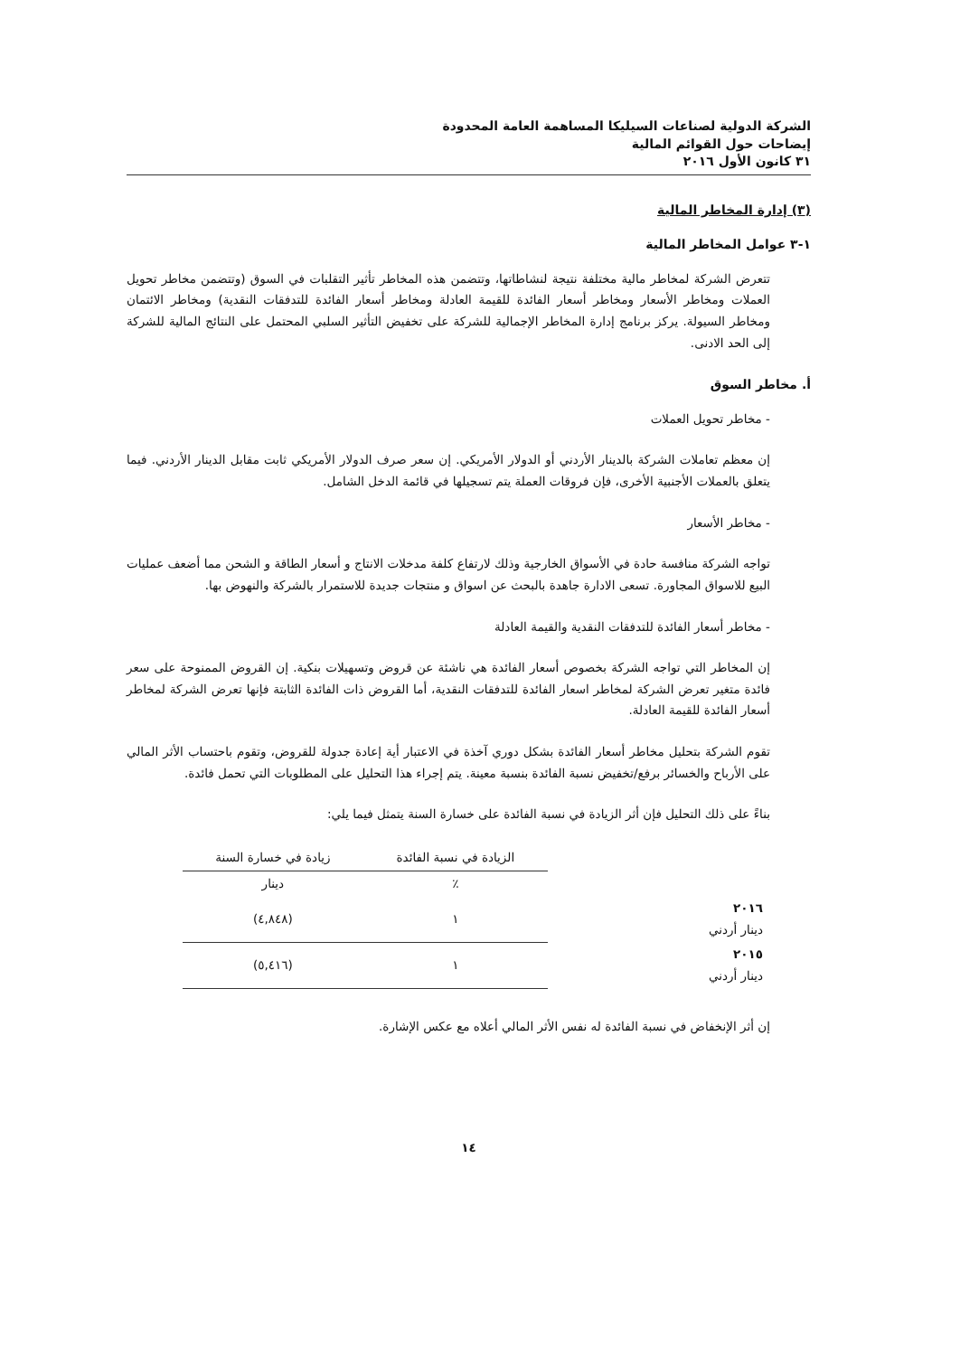الشركة الدولية لصناعات السيليكا المساهمة العامة المحدودة
إيضاحات حول القوائم المالية
٣١ كانون الأول ٢٠١٦
(٣) إدارة المخاطر المالية
١-٣ عوامل المخاطر المالية
تتعرض الشركة لمخاطر مالية مختلفة نتيجة لنشاطاتها، وتتضمن هذه المخاطر تأثير التقلبات في السوق (وتتضمن مخاطر تحويل العملات ومخاطر الأسعار ومخاطر أسعار الفائدة للقيمة العادلة ومخاطر أسعار الفائدة للتدفقات النقدية) ومخاطر الائتمان ومخاطر السيولة. يركز برنامج إدارة المخاطر الإجمالية للشركة على تخفيض التأثير السلبي المحتمل على النتائج المالية للشركة إلى الحد الادنى.
أ. مخاطر السوق
- مخاطر تحويل العملات
إن معظم تعاملات الشركة بالدينار الأردني أو الدولار الأمريكي. إن سعر صرف الدولار الأمريكي ثابت مقابل الدينار الأردني. فيما يتعلق بالعملات الأجنبية الأخرى، فإن فروقات العملة يتم تسجيلها في قائمة الدخل الشامل.
- مخاطر الأسعار
تواجه الشركة منافسة حادة في الأسواق الخارجية وذلك لارتفاع كلفة مدخلات الانتاج و أسعار الطاقة و الشحن مما أضعف عمليات البيع للاسواق المجاورة. تسعى الادارة جاهدة بالبحث عن اسواق و منتجات جديدة للاستمرار بالشركة والنهوض بها.
- مخاطر أسعار الفائدة للتدفقات النقدية والقيمة العادلة
إن المخاطر التي تواجه الشركة بخصوص أسعار الفائدة هي ناشئة عن قروض وتسهيلات بنكية. إن القروض الممنوحة على سعر فائدة متغير تعرض الشركة لمخاطر اسعار الفائدة للتدفقات النقدية، أما القروض ذات الفائدة الثابتة فإنها تعرض الشركة لمخاطر أسعار الفائدة للقيمة العادلة.
تقوم الشركة بتحليل مخاطر أسعار الفائدة بشكل دوري آخذة في الاعتبار أية إعادة جدولة للقروض، وتقوم باحتساب الأثر المالي على الأرباح والخسائر برفع/تخفيض نسبة الفائدة بنسبة معينة. يتم إجراء هذا التحليل على المطلوبات التي تحمل فائدة.
بناءً على ذلك التحليل فإن أثر الزيادة في نسبة الفائدة على خسارة السنة يتمثل فيما يلي:
| | الزيادة في نسبة الفائدة | زيادة في خسارة السنة |
| --- | --- | --- |
| | ٪ | دينار |
| ٢٠١٦ دينار أردني | ١ | (٤,٨٤٨) |
| ٢٠١٥ دينار أردني | ١ | (٥,٤١٦) |
إن أثر الإنخفاض في نسبة الفائدة له نفس الأثر المالي أعلاه مع عكس الإشارة.
١٤